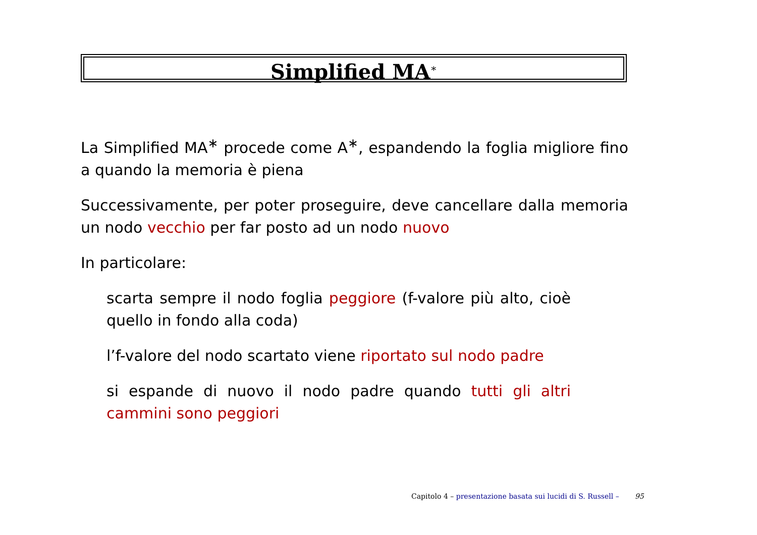Simplified MA<sup>∗</sup>
La Simplified MA<sup>∗</sup> procede come A<sup>∗</sup>, espandendo la foglia migliore fino a quando la memoria è piena
Successivamente, per poter proseguire, deve cancellare dalla memoria un nodo vecchio per far posto ad un nodo nuovo
In particolare:
scarta sempre il nodo foglia peggiore (f-valore più alto, cioè quello in fondo alla coda)
l’f-valore del nodo scartato viene riportato sul nodo padre
si espande di nuovo il nodo padre quando tutti gli altri cammini sono peggiori
Capitolo 4 – presentazione basata sui lucidi di S. Russell – 95